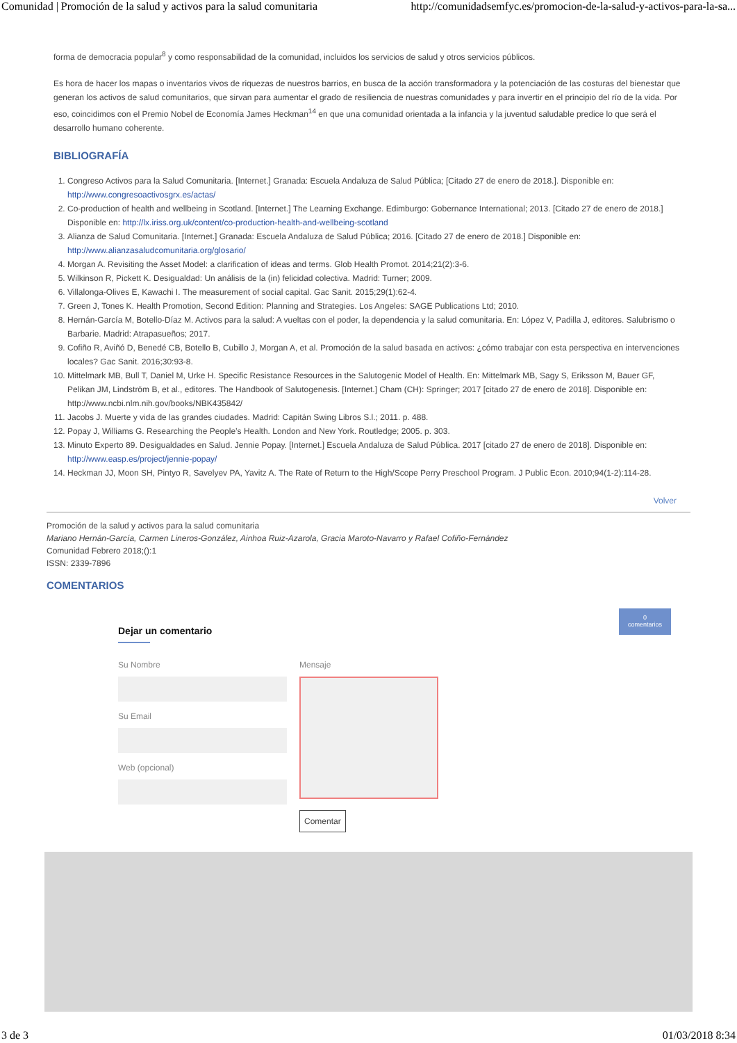Comunidad | Promoción de la salud y activos para la salud comunitaria http://comunidadsemfyc.es/promocion-de-la-salud-y-activos-para-la-sa...
forma de democracia popular<sup>8</sup> y como responsabilidad de la comunidad, incluidos los servicios de salud y otros servicios públicos.
Es hora de hacer los mapas o inventarios vivos de riquezas de nuestros barrios, en busca de la acción transformadora y la potenciación de las costuras del bienestar que generan los activos de salud comunitarios, que sirvan para aumentar el grado de resiliencia de nuestras comunidades y para invertir en el principio del río de la vida. Por eso, coincidimos con el Premio Nobel de Economía James Heckman<sup>14</sup> en que una comunidad orientada a la infancia y la juventud saludable predice lo que será el desarrollo humano coherente.
BIBLIOGRAFÍA
1. Congreso Activos para la Salud Comunitaria. [Internet.] Granada: Escuela Andaluza de Salud Pública; [Citado 27 de enero de 2018.]. Disponible en: http://www.congresoactivosgrx.es/actas/
2. Co-production of health and wellbeing in Scotland. [Internet.] The Learning Exchange. Edimburgo: Gobernance International; 2013. [Citado 27 de enero de 2018.] Disponible en: http://lx.iriss.org.uk/content/co-production-health-and-wellbeing-scotland
3. Alianza de Salud Comunitaria. [Internet.] Granada: Escuela Andaluza de Salud Pública; 2016. [Citado 27 de enero de 2018.] Disponible en: http://www.alianzasaludcomunitaria.org/glosario/
4. Morgan A. Revisiting the Asset Model: a clarification of ideas and terms. Glob Health Promot. 2014;21(2):3-6.
5. Wilkinson R, Pickett K. Desigualdad: Un análisis de la (in) felicidad colectiva. Madrid: Turner; 2009.
6. Villalonga-Olives E, Kawachi I. The measurement of social capital. Gac Sanit. 2015;29(1):62-4.
7. Green J, Tones K. Health Promotion, Second Edition: Planning and Strategies. Los Angeles: SAGE Publications Ltd; 2010.
8. Hernán-García M, Botello-Díaz M. Activos para la salud: A vueltas con el poder, la dependencia y la salud comunitaria. En: López V, Padilla J, editores. Salubrismo o Barbarie. Madrid: Atrapasueños; 2017.
9. Cofiño R, Aviñó D, Benedé CB, Botello B, Cubillo J, Morgan A, et al. Promoción de la salud basada en activos: ¿cómo trabajar con esta perspectiva en intervenciones locales? Gac Sanit. 2016;30:93-8.
10. Mittelmark MB, Bull T, Daniel M, Urke H. Specific Resistance Resources in the Salutogenic Model of Health. En: Mittelmark MB, Sagy S, Eriksson M, Bauer GF, Pelikan JM, Lindström B, et al., editores. The Handbook of Salutogenesis. [Internet.] Cham (CH): Springer; 2017 [citado 27 de enero de 2018]. Disponible en: http://www.ncbi.nlm.nih.gov/books/NBK435842/
11. Jacobs J. Muerte y vida de las grandes ciudades. Madrid: Capitán Swing Libros S.l.; 2011. p. 488.
12. Popay J, Williams G. Researching the People’s Health. London and New York. Routledge; 2005. p. 303.
13. Minuto Experto 89. Desigualdades en Salud. Jennie Popay. [Internet.] Escuela Andaluza de Salud Pública. 2017 [citado 27 de enero de 2018]. Disponible en: http://www.easp.es/project/jennie-popay/
14. Heckman JJ, Moon SH, Pintyo R, Savelyev PA, Yavitz A. The Rate of Return to the High/Scope Perry Preschool Program. J Public Econ. 2010;94(1-2):114-28.
Volver
Promoción de la salud y activos para la salud comunitaria
Mariano Hernán-García, Carmen Lineros-González, Ainhoa Ruiz-Azarola, Gracia Maroto-Navarro y Rafael Cofiño-Fernández
Comunidad Febrero 2018;():1
ISSN: 2339-7896
COMENTARIOS
0
comentarios
Dejar un comentario
Su Nombre
Su Email
Web (opcional)
Mensaje
Comentar
3 de 3 01/03/2018 8:34